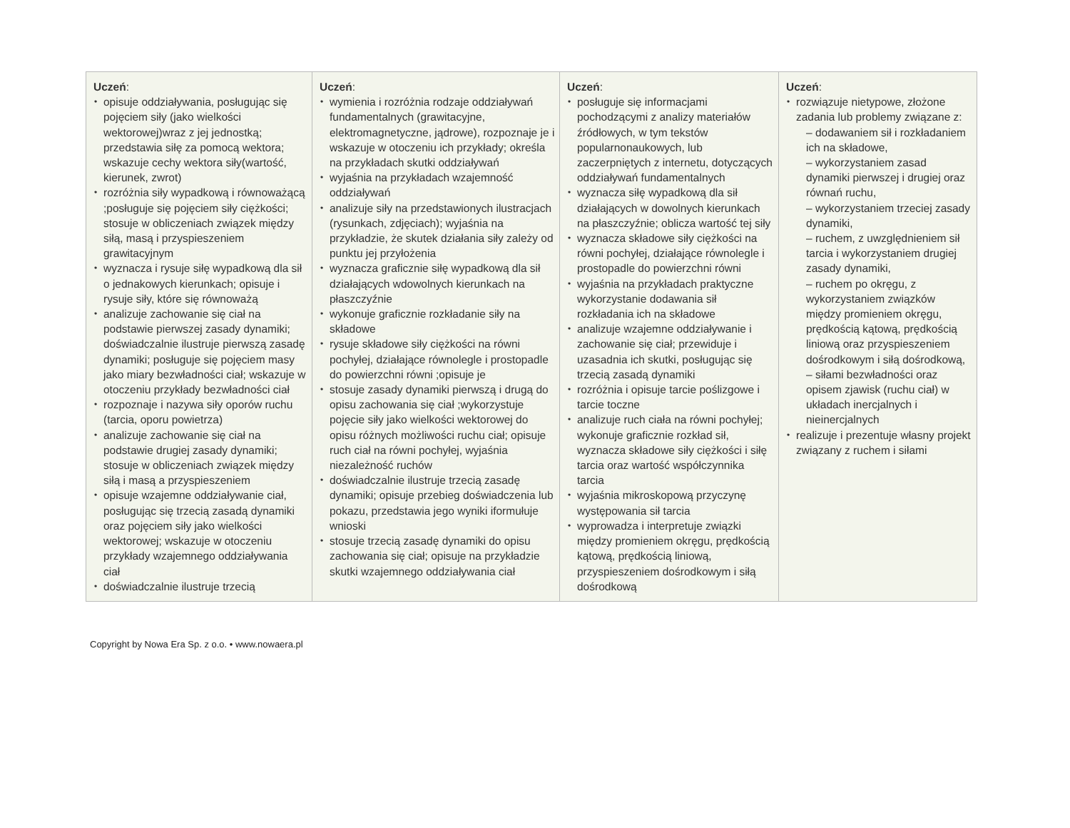| Uczeń : opisuje oddziaływania, posługując się pojęciem siły (jako wielkości wektorowej)wraz z jej jednostką; przedstawia siłę za pomocą wektora; wskazuje cechy wektora siły(wartość, kierunek, zwrot) rozróżnia siły wypadkową i równoważącą ;posługuje się pojęciem siły ciężkości; stosuje w obliczeniach związek między siłą, masą i przyspieszeniem grawitacyjnym wyznacza i rysuje siłę wypadkową dla sił o jednakowych kierunkach; opisuje i rysuje siły, które się równoważą analizuje zachowanie się ciał na podstawie pierwszej zasady dynamiki; doświadczalnie ilustruje pierwszą zasadę dynamiki; posługuje się pojęciem masy jako miary bezwładności ciał; wskazuje w otoczeniu przykłady bezwładności ciał rozpoznaje i nazywa siły oporów ruchu (tarcia, oporu powietrza) analizuje zachowanie się ciał na podstawie drugiej zasady dynamiki; stosuje w obliczeniach związek między siłą i masą a przyspieszeniem opisuje wzajemne oddziaływanie ciał, posługując się trzecią zasadą dynamiki oraz pojęciem siły jako wielkości wektorowej; wskazuje w otoczeniu przykłady wzajemnego oddziaływania ciał doświadczalnie ilustruje trzecią | Uczeń : wymienia i rozróżnia rodzaje oddziaływań fundamentalnych (grawitacyjne, elektromagnetyczne, jądrowe), rozpoznaje je i wskazuje w otoczeniu ich przykłady; określa na przykładach skutki oddziaływań wyjaśnia na przykładach wzajemność oddziaływań analizuje siły na przedstawionych ilustracjach (rysunkach, zdjęciach); wyjaśnia na przykładzie, że skutek działania siły zależy od punktu jej przyłożenia wyznacza graficznie siłę wypadkową dla sił działających wdowolnych kierunkach na płaszczyźnie wykonuje graficznie rozkładanie siły na składowe rysuje składowe siły ciężkości na równi pochyłej, działające równolegle i prostopadle do powierzchni równi ;opisuje je stosuje zasady dynamiki pierwszą i drugą do opisu zachowania się ciał ;wykorzystuje pojęcie siły jako wielkości wektorowej do opisu różnych możliwości ruchu ciał; opisuje ruch ciał na równi pochyłej, wyjaśnia niezależność ruchów doświadczalnie ilustruje trzecią zasadę dynamiki; opisuje przebieg doświadczenia lub pokazu, przedstawia jego wyniki iformułuje wnioski stosuje trzecią zasadę dynamiki do opisu zachowania się ciał; opisuje na przykładzie skutki wzajemnego oddziaływania ciał | Uczeń : posługuje się informacjami pochodzącymi z analizy materiałów źródłowych, w tym tekstów popularnonaukowych, lub zaczerpniętych z internetu, dotyczących oddziaływań fundamentalnych wyznacza siłę wypadkową dla sił działających w dowolnych kierunkach na płaszczyźnie; oblicza wartość tej siły wyznacza składowe siły ciężkości na równi pochyłej, działające równolegle i prostopadle do powierzchni równi wyjaśnia na przykładach praktyczne wykorzystanie dodawania sił rozkładania ich na składowe analizuje wzajemne oddziaływanie i zachowanie się ciał; przewiduje i uzasadnia ich skutki, posługując się trzecią zasadą dynamiki rozróżnia i opisuje tarcie poślizgowe i tarcie toczne analizuje ruch ciała na równi pochyłej; wykonuje graficznie rozkład sił, wyznacza składowe siły ciężkości i siłę tarcia oraz wartość współczynnika tarcia wyjaśnia mikroskopową przyczynę występowania sił tarcia wyprowadza i interpretuje związki między promieniem okręgu, prędkością kątową, prędkością liniową, przyspieszeniem dośrodkowym i siłą dośrodkową | Uczeń : rozwiązuje nietypowe, złożone zadania lub problemy związane z: – dodawaniem sił i rozkładaniem ich na składowe, – wykorzystaniem zasad dynamiki pierwszej i drugiej oraz równań ruchu, – wykorzystaniem trzeciej zasady dynamiki, – ruchem, z uwzględnieniem sił tarcia i wykorzystaniem drugiej zasady dynamiki, – ruchem po okręgu, z wykorzystaniem związków między promieniem okręgu, prędkością kątową, prędkością liniową oraz przyspieszeniem dośrodkowym i siłą dośrodkową, – siłami bezwładności oraz opisem zjawisk (ruchu ciał) w układach inercjalnych i nieinercjalnych realizuje i prezentuje własny projekt związany z ruchem i siłami |
Copyright by Nowa Era Sp. z o.o. • www.nowaera.pl